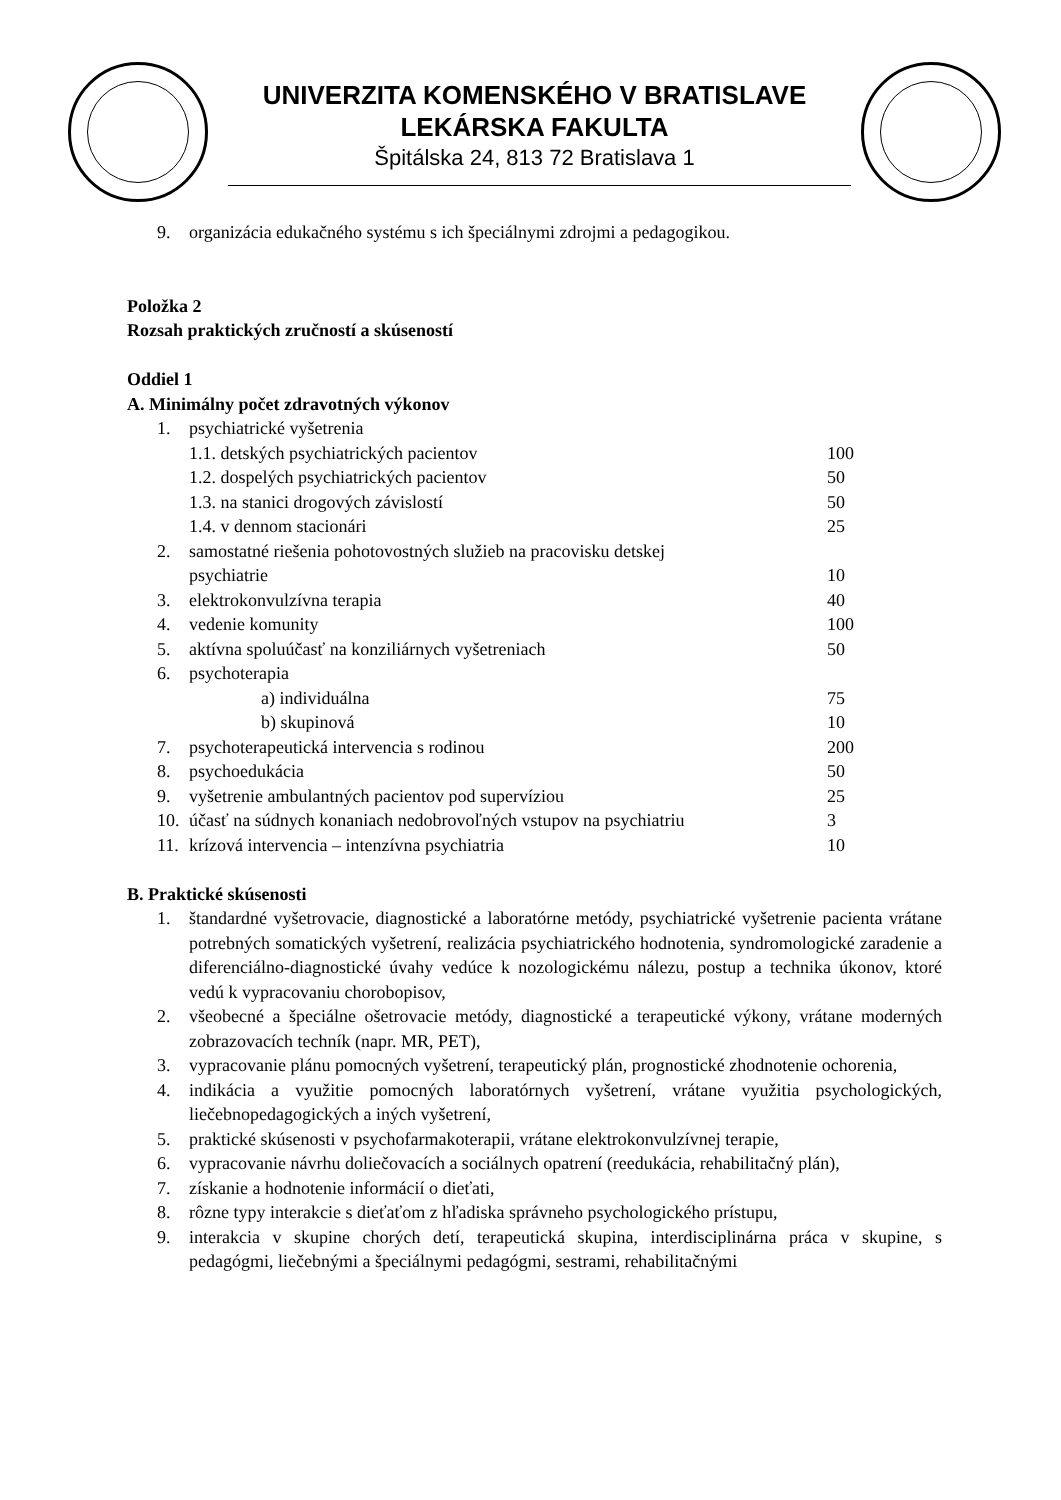UNIVERZITA KOMENSKÉHO V BRATISLAVE
LEKÁRSKA FAKULTA
Špitálska 24, 813 72 Bratislava 1
9. organizácia edukačného systému s ich špeciálnymi zdrojmi a pedagogikou.
Položka 2
Rozsah praktických zručností a skúseností
Oddiel 1
A. Minimálny počet zdravotných výkonov
1. psychiatrické vyšetrenia
1.1. detských psychiatrických pacientov 100
1.2. dospelých psychiatrických pacientov 50
1.3. na stanici drogových závislostí 50
1.4. v dennom stacionári 25
2. samostatné riešenia pohotovostných služieb na pracovisku detskej
psychiatrie
10
3. elektrokonvulzívna terapia 40
4. vedenie komunity 100
5. aktívna spoluúčasť na konziliárnych vyšetreniach 50
6. psychoterapia
a) individuálna 75
b) skupinová 10
7. psychoterapeutická intervencia s rodinou 200
8. psychoedukácia 50
9. vyšetrenie ambulantných pacientov pod supervíziou 25
10. účasť na súdnych konaniach nedobrovoľných vstupov na psychiatriu 3
11. krízová intervencia – intenzívna psychiatria 10
B. Praktické skúsenosti
1. štandardné vyšetrovacie, diagnostické a laboratórne metódy, psychiatrické vyšetrenie pacienta vrátane potrebných somatických vyšetrení, realizácia psychiatrického hodnotenia, syndromologické zaradenie a diferenciálno-diagnostické úvahy vedúce k nozologickému nálezu, postup a technika úkonov, ktoré vedú k vypracovaniu chorobopisov,
2. všeobecné a špeciálne ošetrovacie metódy, diagnostické a terapeutické výkony, vrátane moderných zobrazovacích techník (napr. MR, PET),
3. vypracovanie plánu pomocných vyšetrení, terapeutický plán, prognostické zhodnotenie ochorenia,
4. indikácia a využitie pomocných laboratórnych vyšetrení, vrátane využitia psychologických, liečebnopedagogických a iných vyšetrení,
5. praktické skúsenosti v psychofarmakoterapii, vrátane elektrokonvulzívnej terapie,
6. vypracovanie návrhu doliečovacích a sociálnych opatrení (reedukácia, rehabilitačný plán),
7. získanie a hodnotenie informácií o dieťati,
8. rôzne typy interakcie s dieťaťom z hľadiska správneho psychologického prístupu,
9. interakcia v skupine chorých detí, terapeutická skupina, interdisciplinárna práca v skupine, s pedagógmi, liečebnými a špeciálnymi pedagógmi, sestrami, rehabilitačnými